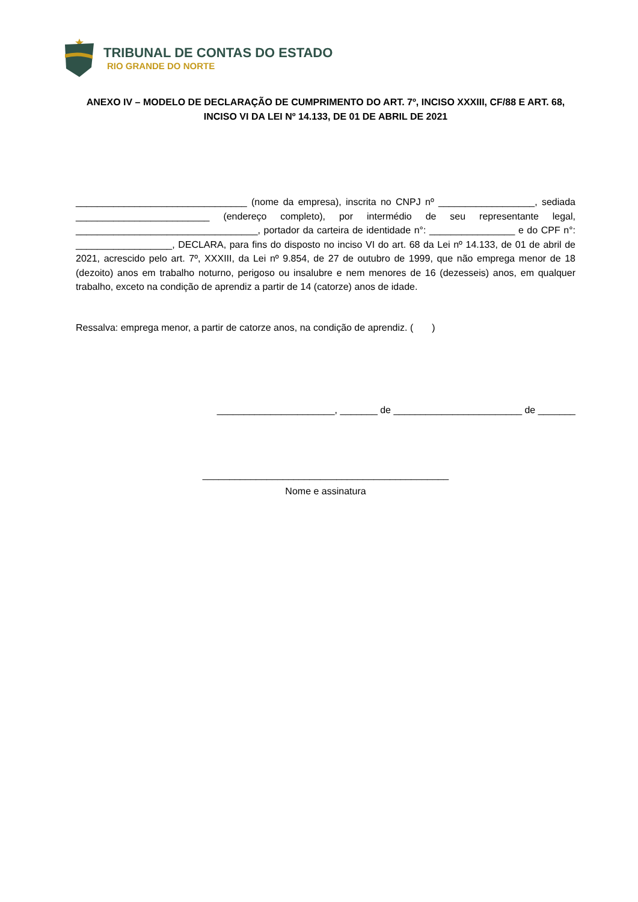TRIBUNAL DE CONTAS DO ESTADO
RIO GRANDE DO NORTE
ANEXO IV – MODELO DE DECLARAÇÃO DE CUMPRIMENTO DO ART. 7º, INCISO XXXIII, CF/88 E ART. 68, INCISO VI DA LEI Nº 14.133, DE 01 DE ABRIL DE 2021
________________________________ (nome da empresa), inscrita no CNPJ nº __________________, sediada _________________________ (endereço completo), por intermédio de seu representante legal, __________________________________, portador da carteira de identidade n°: ________________ e do CPF n°: __________________, DECLARA, para fins do disposto no inciso VI do art. 68 da Lei nº 14.133, de 01 de abril de 2021, acrescido pelo art. 7º, XXXIII, da Lei nº 9.854, de 27 de outubro de 1999, que não emprega menor de 18 (dezoito) anos em trabalho noturno, perigoso ou insalubre e nem menores de 16 (dezesseis) anos, em qualquer trabalho, exceto na condição de aprendiz a partir de 14 (catorze) anos de idade.
Ressalva: emprega menor, a partir de catorze anos, na condição de aprendiz. ( )
______________________, _______ de ________________________ de _______
______________________________________________
Nome e assinatura